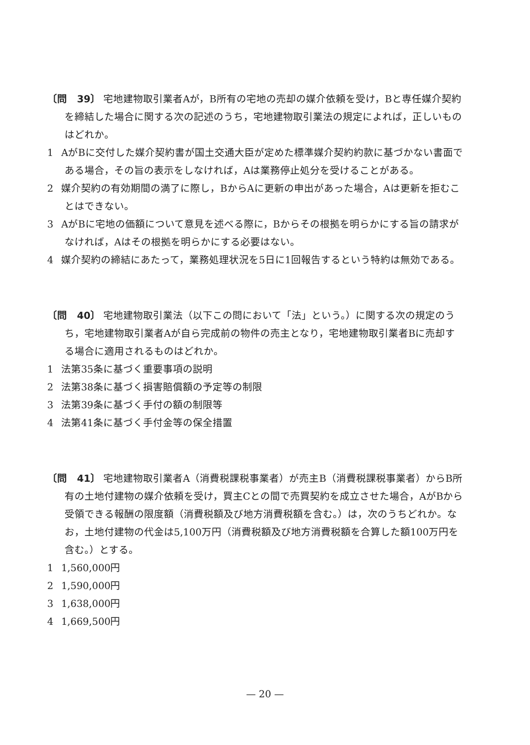〔問　39〕 宅地建物取引業者Aが，B所有の宅地の売却の媒介依頼を受け，Bと専任媒介契約を締結した場合に関する次の記述のうち，宅地建物取引業法の規定によれば，正しいものはどれか。
1 AがBに交付した媒介契約書が国土交通大臣が定めた標準媒介契約約款に基づかない書面である場合，その旨の表示をしなければ，Aは業務停止処分を受けることがある。
2 媒介契約の有効期間の満了に際し，BからAに更新の申出があった場合，Aは更新を拒むことはできない。
3 AがBに宅地の価額について意見を述べる際に，Bからその根拠を明らかにする旨の請求がなければ，Aはその根拠を明らかにする必要はない。
4 媒介契約の締結にあたって，業務処理状況を5日に1回報告するという特約は無効である。
〔問　40〕 宅地建物取引業法（以下この問において「法」という。）に関する次の規定のうち，宅地建物取引業者Aが自ら完成前の物件の売主となり，宅地建物取引業者Bに売却する場合に適用されるものはどれか。
1 法第35条に基づく重要事項の説明
2 法第38条に基づく損害賠償額の予定等の制限
3 法第39条に基づく手付の額の制限等
4 法第41条に基づく手付金等の保全措置
〔問　41〕 宅地建物取引業者A（消費税課税事業者）が売主B（消費税課税事業者）からB所有の土地付建物の媒介依頼を受け，買主Cとの間で売買契約を成立させた場合，AがBから受領できる報酬の限度額（消費税額及び地方消費税額を含む。）は，次のうちどれか。なお，土地付建物の代金は5,100万円（消費税額及び地方消費税額を合算した額100万円を含む。）とする。
1 1,560,000円
2 1,590,000円
3 1,638,000円
4 1,669,500円
— 20 —